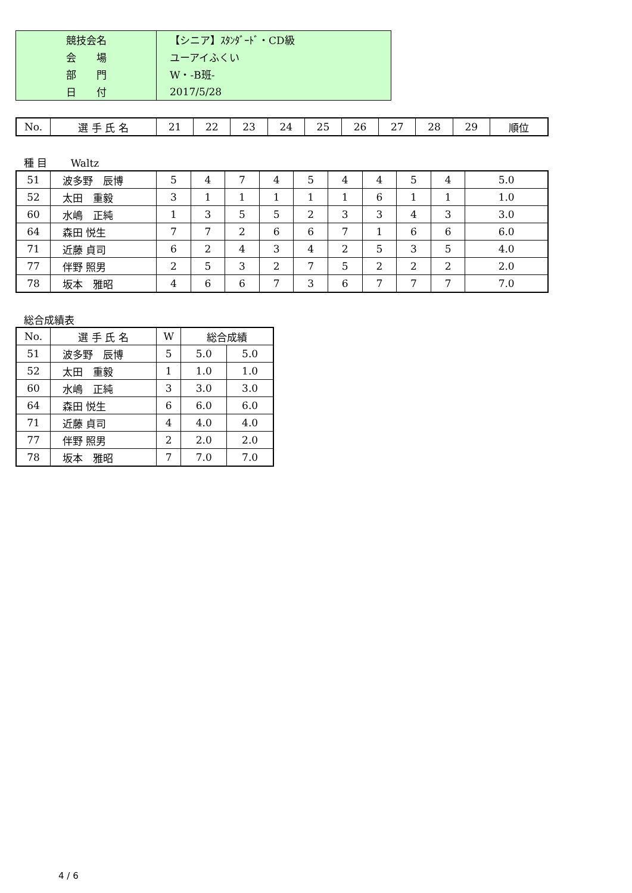| 競技会名 | 【シニア】ｽﾀﾝﾀﾞｰﾄﾞ・CD級 |
| 会 場 | ユーアイふくい |
| 部 門 | W・-B班- |
| 日 付 | 2017/5/28 |
| No. | 選 手 氏 名 | 21 | 22 | 23 | 24 | 25 | 26 | 27 | 28 | 29 | 順位 |
種 目　　 Waltz
| 51 | 波多野 辰博 | 5 | 4 | 7 | 4 | 5 | 4 | 4 | 5 | 4 | 5.0 |
| 52 | 太田 重毅 | 3 | 1 | 1 | 1 | 1 | 1 | 6 | 1 | 1 | 1.0 |
| 60 | 水嶋 正純 | 1 | 3 | 5 | 5 | 2 | 3 | 3 | 4 | 3 | 3.0 |
| 64 | 森田 悦生 | 7 | 7 | 2 | 6 | 6 | 7 | 1 | 6 | 6 | 6.0 |
| 71 | 近藤 貞司 | 6 | 2 | 4 | 3 | 4 | 2 | 5 | 3 | 5 | 4.0 |
| 77 | 伴野 照男 | 2 | 5 | 3 | 2 | 7 | 5 | 2 | 2 | 2 | 2.0 |
| 78 | 坂本 雅昭 | 4 | 6 | 6 | 7 | 3 | 6 | 7 | 7 | 7 | 7.0 |
総合成績表
| No. | 選 手 氏 名 | W | 総合成績 | |
| --- | --- | --- | --- | --- |
| 51 | 波多野 辰博 | 5 | 5.0 | 5.0 |
| 52 | 太田 重毅 | 1 | 1.0 | 1.0 |
| 60 | 水嶋 正純 | 3 | 3.0 | 3.0 |
| 64 | 森田 悦生 | 6 | 6.0 | 6.0 |
| 71 | 近藤 貞司 | 4 | 4.0 | 4.0 |
| 77 | 伴野 照男 | 2 | 2.0 | 2.0 |
| 78 | 坂本 雅昭 | 7 | 7.0 | 7.0 |
4 / 6